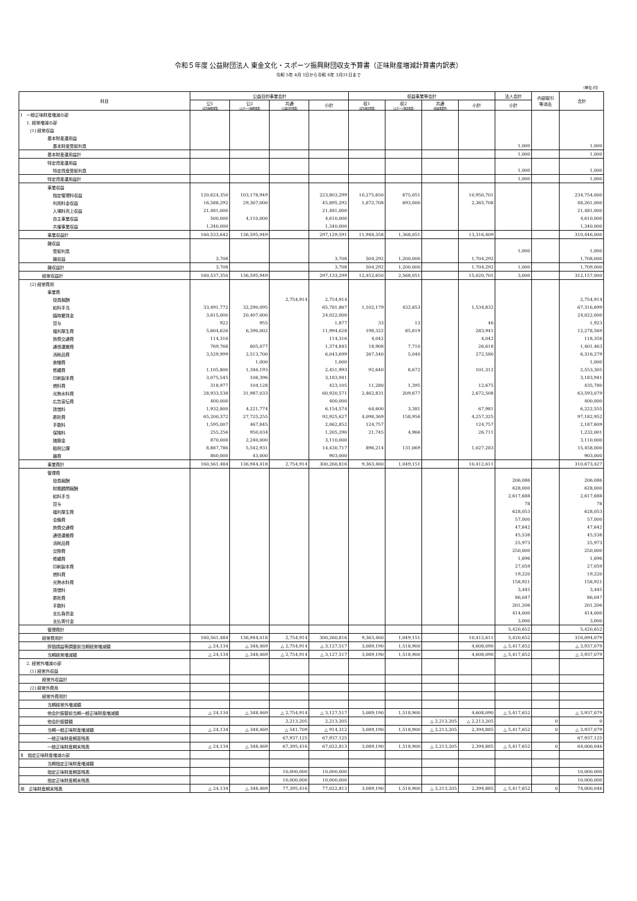令和５年度 公益財団法人 東金文化・スポーツ振興財団収支予算書（正味財産増減計算書内訳表）
令和 5年 4月 1日から令和 6年 3月31日まで
（単位:円）
| 科目 | 公益目的事業会計 | | | | 収益事業等会計 | | | | 法人会計 | 内部取引 等消去 | 合計 |
| --- | --- | --- | --- | --- | --- | --- | --- | --- | --- | --- | --- |
| | 公1 （文化振興事業） | 公2 （スポーツ振興事業） | 共通 （公益目的事業） | 小計 | 収1 （文化施設事業） | 収2 （スポーツ施設事業） | 共通 （収益事業等） | 小計 | 小計 | | |
| Ⅰ 一般正味財産増減の部 | | | | | | | | | | | |
| 1. 経常増減の部 | | | | | | | | | | | |
| (1) 経常収益 | | | | | | | | | | | |
| 基本財産運用益 | | | | | | | | | | | |
| 基本財産受取利息 | | | | | | | | | 1,000 | | 1,000 |
| 基本財産運用益計 | | | | | | | | | 1,000 | | 1,000 |
| 特定資産運用益 | | | | | | | | | | | |
| 特定資産受取利息 | | | | | | | | | 1,000 | | 1,000 |
| 特定資産運用益計 | | | | | | | | | 1,000 | | 1,000 |
| 事業収益 | | | | | | | | | | | |
| 指定管理料収益 | 120,624,350 | 103,178,949 | | 223,803,299 | 10,275,650 | 675,051 | | 10,950,701 | | | 234,754,000 |
| 利用料金収益 | 16,588,292 | 29,307,000 | | 45,895,292 | 1,672,708 | 693,000 | | 2,365,708 | | | 48,261,000 |
| 入場料売上収益 | 21,481,000 | | | 21,481,000 | | | | | | | 21,481,000 |
| 自主事業収益 | 500,000 | 4,110,000 | | 4,610,000 | | | | | | | 4,610,000 |
| 共催事業収益 | 1,340,000 | | | 1,340,000 | | | | | | | 1,340,000 |
| 事業収益計 | 160,533,642 | 136,595,949 | | 297,129,591 | 11,948,358 | 1,368,051 | | 13,316,409 | | | 310,446,000 |
| 雑収益 | | | | | | | | | | | |
| 受取利息 | | | | | | | | | 1,000 | | 1,000 |
| 雑収益 | 3,708 | | | 3,708 | 504,292 | 1,200,000 | | 1,704,292 | | | 1,708,000 |
| 雑収益計 | 3,708 | | | 3,708 | 504,292 | 1,200,000 | | 1,704,292 | 1,000 | | 1,709,000 |
| 経常収益計 | 160,537,350 | 136,595,949 | | 297,133,299 | 12,452,650 | 2,568,051 | | 15,020,701 | 3,000 | | 312,157,000 |
| (2) 経常費用 | | | | | | | | | | | |
| 事業費 | | | | | | | | | | | |
| 役員報酬 | | | 2,754,914 | 2,754,914 | | | | | | | 2,754,914 |
| 給料手当 | 33,491,772 | 32,290,095 | | 65,781,867 | 1,102,179 | 432,653 | | 1,534,832 | | | 67,316,699 |
| 臨時雇賃金 | 3,615,000 | 20,407,000 | | 24,022,000 | | | | | | | 24,022,000 |
| 賞与 | 922 | 955 | | 1,877 | 33 | 13 | | 46 | | | 1,923 |
| 福利厚生費 | 5,604,626 | 6,390,002 | | 11,994,628 | 198,322 | 85,619 | | 283,941 | | | 12,278,569 |
| 旅費交通費 | 114,316 | | | 114,316 | 4,042 | | | 4,042 | | | 118,358 |
| 通信運搬費 | 769,768 | 605,077 | | 1,374,845 | 18,908 | 7,710 | | 26,618 | | | 1,401,463 |
| 消耗品費 | 3,529,999 | 2,513,700 | | 6,043,699 | 267,540 | 5,040 | | 272,580 | | | 6,316,279 |
| 食糧費 | | 1,000 | | 1,000 | | | | | | | 1,000 |
| 修繕費 | 1,105,800 | 1,346,193 | | 2,451,993 | 92,640 | 8,672 | | 101,312 | | | 2,553,305 |
| 印刷製本費 | 3,075,545 | 108,396 | | 3,183,941 | | | | | | | 3,183,941 |
| 燃料費 | 318,977 | 104,128 | | 423,105 | 11,280 | 1,395 | | 12,675 | | | 435,780 |
| 光熱水料費 | 28,933,538 | 31,987,033 | | 60,920,571 | 2,462,831 | 209,677 | | 2,672,508 | | | 63,593,079 |
| 広告宣伝費 | 400,000 | | | 400,000 | | | | | | | 400,000 |
| 賃借料 | 1,932,800 | 4,221,774 | | 6,154,574 | 64,600 | 3,381 | | 67,981 | | | 6,222,555 |
| 委託費 | 65,200,372 | 27,725,255 | | 92,925,627 | 4,098,369 | 158,956 | | 4,257,325 | | | 97,182,952 |
| 手数料 | 1,595,007 | 467,845 | | 2,062,852 | 124,757 | | | 124,757 | | | 2,187,609 |
| 保険料 | 255,256 | 950,034 | | 1,205,290 | 21,745 | 4,966 | | 26,711 | | | 1,232,001 |
| 諸謝金 | 870,000 | 2,240,000 | | 3,110,000 | | | | | | | 3,110,000 |
| 租税公課 | 8,887,786 | 5,542,931 | | 14,430,717 | 896,214 | 131,069 | | 1,027,283 | | | 15,458,000 |
| 雑費 | 860,000 | 43,000 | | 903,000 | | | | | | | 903,000 |
| 事業費計 | 160,561,484 | 136,944,418 | 2,754,914 | 300,260,816 | 9,363,460 | 1,049,151 | | 10,412,611 | | | 310,673,427 |
| 管理費 | | | | | | | | | | | |
| 役員報酬 | | | | | | | | | 206,086 | | 206,086 |
| 財務顧問報酬 | | | | | | | | | 628,000 | | 628,000 |
| 給料手当 | | | | | | | | | 2,617,688 | | 2,617,688 |
| 賞与 | | | | | | | | | 78 | | 78 |
| 福利厚生費 | | | | | | | | | 628,053 | | 628,053 |
| 会議費 | | | | | | | | | 57,000 | | 57,000 |
| 旅費交通費 | | | | | | | | | 47,642 | | 47,642 |
| 通信運搬費 | | | | | | | | | 45,538 | | 45,538 |
| 消耗品費 | | | | | | | | | 25,973 | | 25,973 |
| 交際費 | | | | | | | | | 250,000 | | 250,000 |
| 修繕費 | | | | | | | | | 1,696 | | 1,696 |
| 印刷製本費 | | | | | | | | | 27,059 | | 27,059 |
| 燃料費 | | | | | | | | | 19,220 | | 19,220 |
| 光熱水料費 | | | | | | | | | 158,921 | | 158,921 |
| 賃借料 | | | | | | | | | 3,445 | | 3,445 |
| 委託費 | | | | | | | | | 86,047 | | 86,047 |
| 手数料 | | | | | | | | | 201,206 | | 201,206 |
| 支払負担金 | | | | | | | | | 414,000 | | 414,000 |
| 支払寄付金 | | | | | | | | | 3,000 | | 3,000 |
| 管理費計 | | | | | | | | | 5,420,652 | | 5,420,652 |
| 経常費用計 | 160,561,484 | 136,944,418 | 2,754,914 | 300,260,816 | 9,363,460 | 1,049,151 | | 10,412,611 | 5,420,652 | | 316,094,079 |
| 評価損益等調整前当期経常増減額 | △ 24,134 | △ 348,469 | △ 2,754,914 | △ 3,127,517 | 3,089,190 | 1,518,900 | | 4,608,090 | △ 5,417,652 | | △ 3,937,079 |
| 当期経常増減額 | △ 24,134 | △ 348,469 | △ 2,754,914 | △ 3,127,517 | 3,089,190 | 1,518,900 | | 4,608,090 | △ 5,417,652 | | △ 3,937,079 |
| 2. 経常外増減の部 | | | | | | | | | | | |
| (1) 経常外収益 | | | | | | | | | | | |
| 経常外収益計 | | | | | | | | | | | |
| (2) 経常外費用 | | | | | | | | | | | |
| 経常外費用計 | | | | | | | | | | | |
| 当期経常外増減額 | | | | | | | | | | | |
| 他会計振替前当期一般正味財産増減額 | △ 24,134 | △ 348,469 | △ 2,754,914 | △ 3,127,517 | 3,089,190 | 1,518,900 | | 4,608,090 | △ 5,417,652 | | △ 3,937,079 |
| 他会計振替額 | | | 2,213,205 | 2,213,205 | | | △ 2,213,205 | △ 2,213,205 | | 0 | 0 |
| 当期一般正味財産増減額 | △ 24,134 | △ 348,469 | △ 541,709 | △ 914,312 | 3,089,190 | 1,518,900 | △ 2,213,205 | 2,394,885 | △ 5,417,652 | 0 | △ 3,937,079 |
| 一般正味財産期首残高 | | | 67,937,125 | 67,937,125 | | | | | | | 67,937,125 |
| 一般正味財産期末残高 | △ 24,134 | △ 348,469 | 67,395,416 | 67,022,813 | 3,089,190 | 1,518,900 | △ 2,213,205 | 2,394,885 | △ 5,417,652 | 0 | 64,000,046 |
| Ⅱ 指定正味財産増減の部 | | | | | | | | | | | |
| 当期指定正味財産増減額 | | | | | | | | | | | |
| 指定正味財産期首残高 | | | 10,000,000 | 10,000,000 | | | | | | | 10,000,000 |
| 指定正味財産期末残高 | | | 10,000,000 | 10,000,000 | | | | | | | 10,000,000 |
| Ⅲ 正味財産期末残高 | △ 24,134 | △ 348,469 | 77,395,416 | 77,022,813 | 3,089,190 | 1,518,900 | △ 2,213,205 | 2,394,885 | △ 5,417,652 | 0 | 74,000,046 |